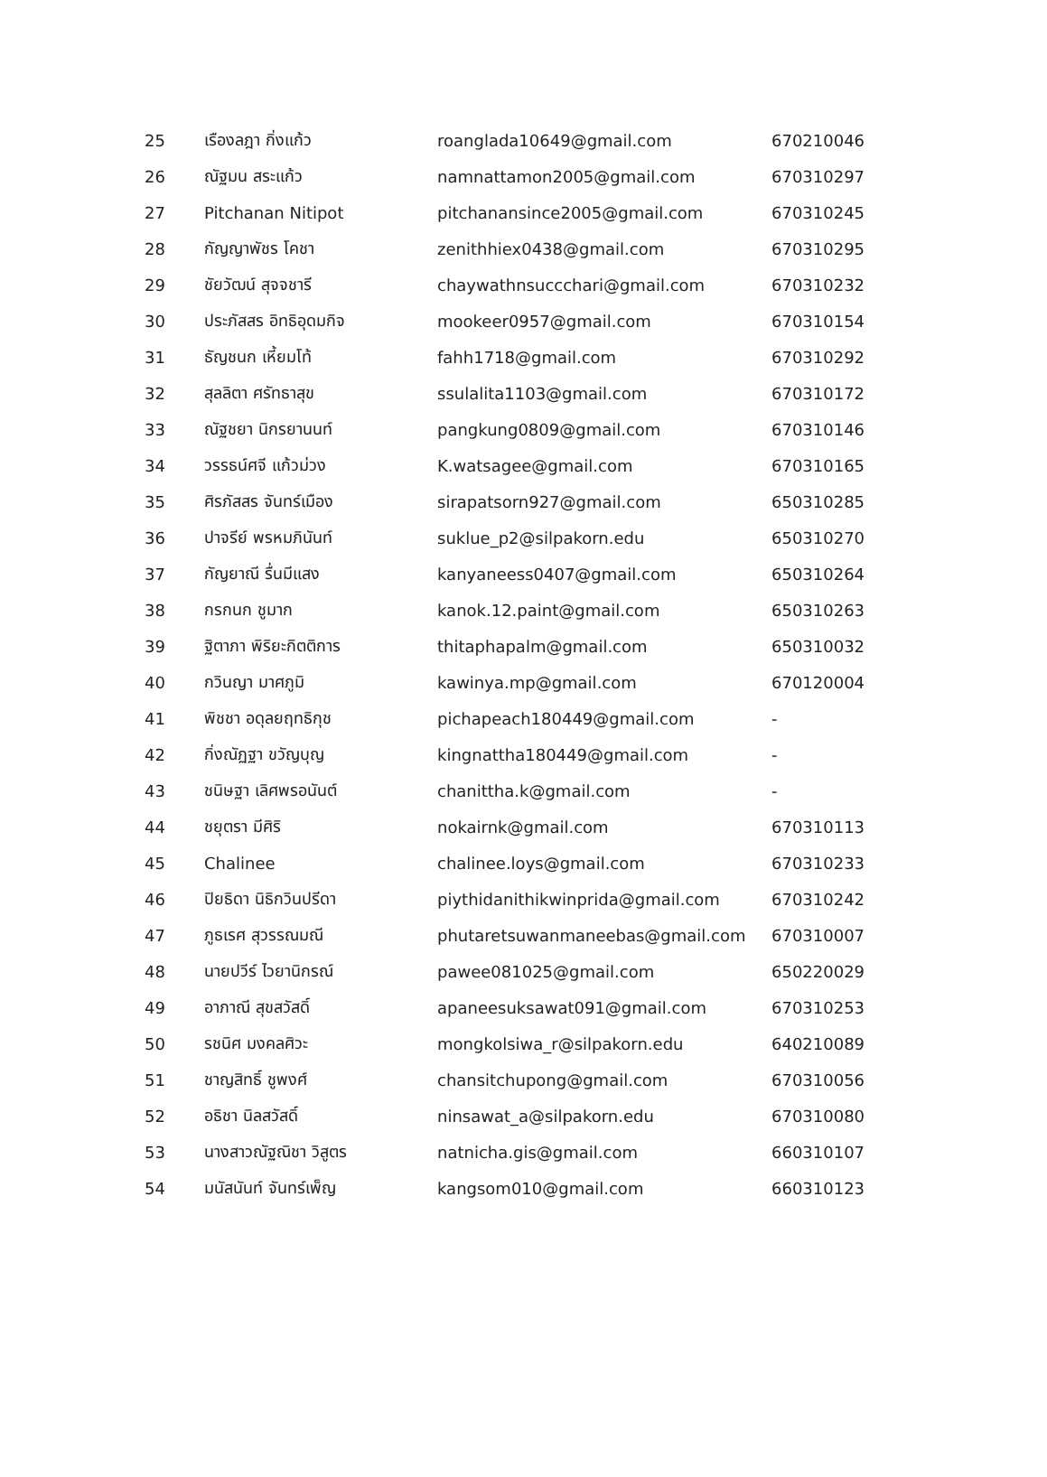| 25 | เรืองลฎา กิ่งแก้ว | roanglada10649@gmail.com | 670210046 |
| 26 | ณัฐมน สระแก้ว | namnattamon2005@gmail.com | 670310297 |
| 27 | Pitchanan Nitipot | pitchanansince2005@gmail.com | 670310245 |
| 28 | กัญญาพัชร โคชา | zenithhiex0438@gmail.com | 670310295 |
| 29 | ชัยวัฒน์ สุจจชารี | chaywathnsuccchari@gmail.com | 670310232 |
| 30 | ประภัสสร อิทธิอุดมกิจ | mookeer0957@gmail.com | 670310154 |
| 31 | ธัญชนก เหี้ยมโท้ | fahh1718@gmail.com | 670310292 |
| 32 | สุลลิตา ศรัทธาสุข | ssulalita1103@gmail.com | 670310172 |
| 33 | ณัฐชยา นิกรยานนท์ | pangkung0809@gmail.com | 670310146 |
| 34 | วรรธน์ศจี แก้วม่วง | K.watsagee@gmail.com | 670310165 |
| 35 | ศิรภัสสร จันทร์เมือง | sirapatsorn927@gmail.com | 650310285 |
| 36 | ปาจรีย์ พรหมภินันท์ | suklue_p2@silpakorn.edu | 650310270 |
| 37 | กัญยาณี รื่นมีแสง | kanyaneess0407@gmail.com | 650310264 |
| 38 | กรกนก ชูมาก | kanok.12.paint@gmail.com | 650310263 |
| 39 | ฐิตาภา พิริยะกิตติการ | thitaphapalm@gmail.com | 650310032 |
| 40 | กวินญา มาศภูมิ | kawinya.mp@gmail.com | 670120004 |
| 41 | พิชชา อดุลยฤทธิกุช | pichapeach180449@gmail.com | - |
| 42 | กิ่งณัฏฐา ขวัญบุญ | kingnattha180449@gmail.com | - |
| 43 | ชนิษฐา เลิศพรอนันต์ | chanittha.k@gmail.com | - |
| 44 | ชยุตรา มีศิริ | nokairnk@gmail.com | 670310113 |
| 45 | Chalinee | chalinee.loys@gmail.com | 670310233 |
| 46 | ปิยธิดา นิธิกวินปรีดา | piythidanithikwinprida@gmail.com | 670310242 |
| 47 | ภูธเรศ สุวรรณมณี | phutaretsuwanmaneebas@gmail.com | 670310007 |
| 48 | นายปวีร์ ไวยานิกรณ์ | pawee081025@gmail.com | 650220029 |
| 49 | อาภาณี สุขสวัสดิ์ | apaneesuksawat091@gmail.com | 670310253 |
| 50 | รชนิศ มงคลศิวะ | mongkolsiwa_r@silpakorn.edu | 640210089 |
| 51 | ชาญสิทธิ์ ชูพงศ์ | chansitchupong@gmail.com | 670310056 |
| 52 | อธิชา นิลสวัสดิ์ | ninsawat_a@silpakorn.edu | 670310080 |
| 53 | นางสาวณัฐณิชา วิสูตร | natnicha.gis@gmail.com | 660310107 |
| 54 | มนัสนันท์ จันทร์เพ็ญ | kangsom010@gmail.com | 660310123 |